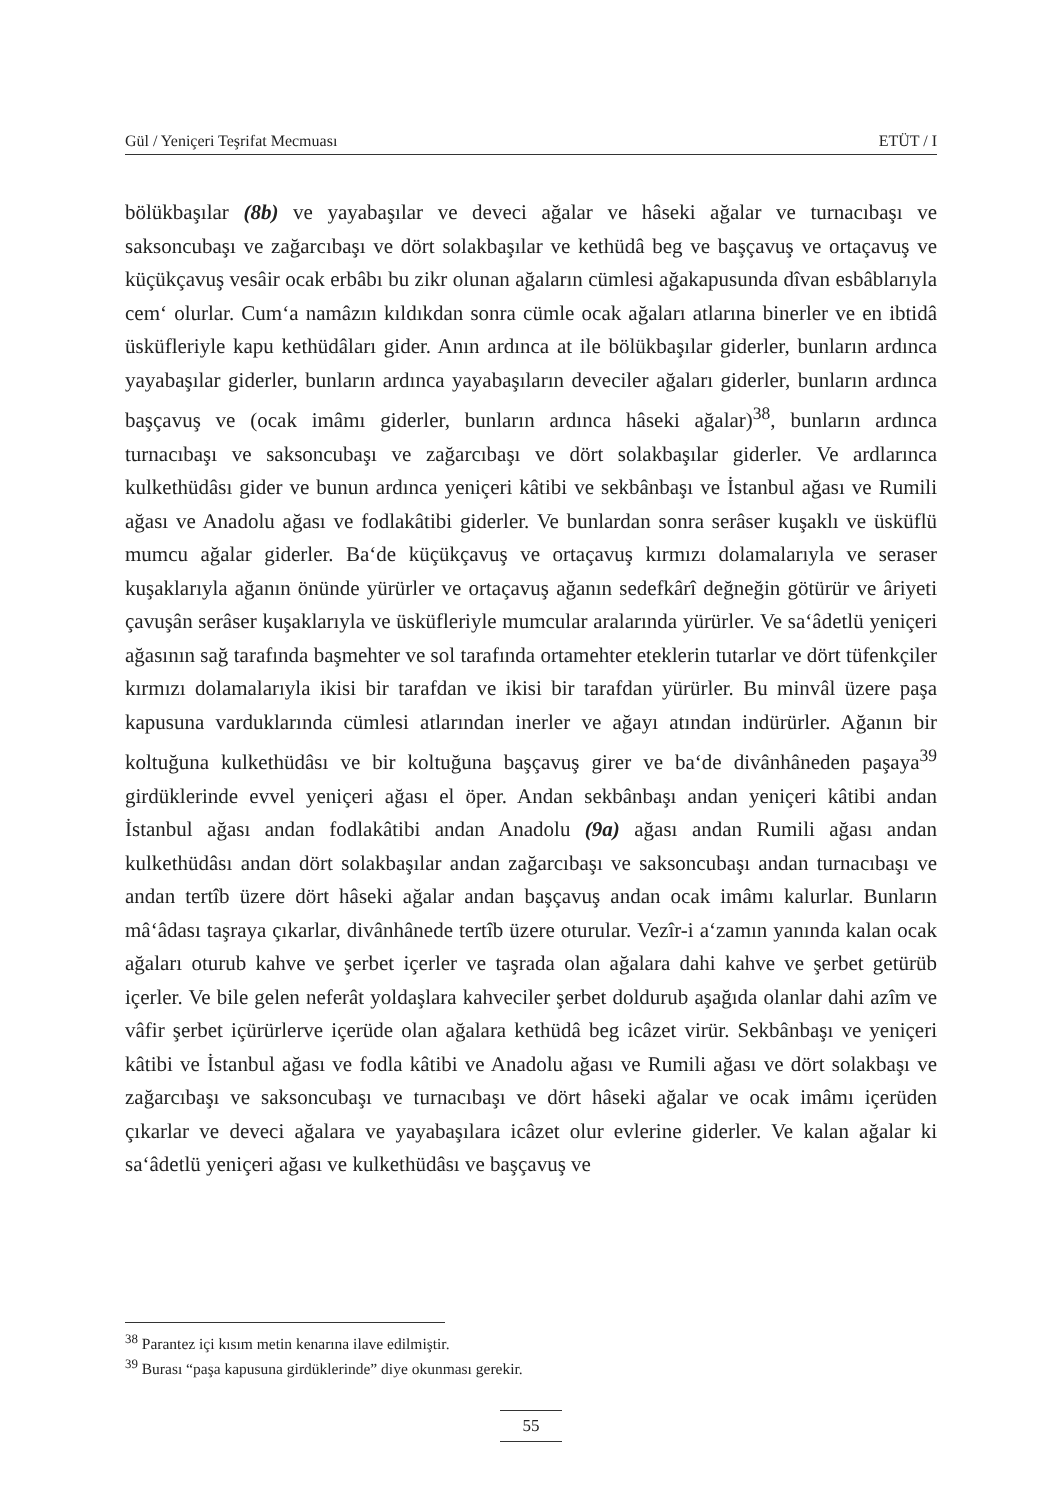Gül / Yeniçeri Teşrifat Mecmuası ETÜT / I
bölükbaşılar (8b) ve yayabaşılar ve deveci ağalar ve hâseki ağalar ve turnacıbaşı ve saksoncubaşı ve zağarcıbaşı ve dört solakbaşılar ve kethüdâ beg ve başçavuş ve ortaçavuş ve küçükçavuş vesâir ocak erbâbı bu zikr olunan ağaların cümlesi ağakapusunda dîvan esbâblarıyla cem‘ olurlar. Cum‘a namâzın kıldıkdan sonra cümle ocak ağaları atlarına binerler ve en ibtidâ üsküfleriyle kapu kethüdâları gider. Anın ardınca at ile bölükbaşılar giderler, bunların ardınca yayabaşılar giderler, bunların ardınca yayabaşıların deveciler ağaları giderler, bunların ardınca başçavuş ve (ocak imâmı giderler, bunların ardınca hâseki ağalar)<sup>38</sup>, bunların ardınca turnacıbaşı ve saksoncubaşı ve zağarcıbaşı ve dört solakbaşılar giderler. Ve ardlarınca kulkethüdâsı gider ve bunun ardınca yeniçeri kâtibi ve sekbânbaşı ve İstanbul ağası ve Rumili ağası ve Anadolu ağası ve fodlakâtibi giderler. Ve bunlardan sonra serâser kuşaklı ve üsküflü mumcu ağalar giderler. Ba‘de küçükçavuş ve ortaçavuş kırmızı dolamalarıyla ve seraser kuşaklarıyla ağanın önünde yürürler ve ortaçavuş ağanın sedefkârî değneğin götürür ve âriyeti çavuşân serâser kuşaklarıyla ve üsküfleriyle mumcular aralarında yürürler. Ve sa‘âdetlü yeniçeri ağasının sağ tarafında başmehter ve sol tarafında ortamehter eteklerin tutarlar ve dört tüfenkçiler kırmızı dolamalarıyla ikisi bir tarafdan ve ikisi bir tarafdan yürürler. Bu minvâl üzere paşa kapusuna varduklarında cümlesi atlarından inerler ve ağayı atından indürürler. Ağanın bir koltuğuna kulkethüdâsı ve bir koltuğuna başçavuş girer ve ba‘de divânhâneden paşaya<sup>39</sup> girdüklerinde evvel yeniçeri ağası el öper. Andan sekbânbaşı andan yeniçeri kâtibi andan İstanbul ağası andan fodlakâtibi andan Anadolu (9a) ağası andan Rumili ağası andan kulkethüdâsı andan dört solakbaşılar andan zağarcıbaşı ve saksoncubaşı andan turnacıbaşı ve andan tertîb üzere dört hâseki ağalar andan başçavuş andan ocak imâmı kalurlar. Bunların mâ‘âdası taşraya çıkarlar, divânhânede tertîb üzere oturular. Vezîr-i a‘zamın yanında kalan ocak ağaları oturub kahve ve şerbet içerler ve taşrada olan ağalara dahi kahve ve şerbet getürüb içerler. Ve bile gelen neferât yoldaşlara kahveciler şerbet doldurub aşağıda olanlar dahi azîm ve vâfir şerbet içürürlerve içerüde olan ağalara kethüdâ beg icâzet virür. Sekbânbaşı ve yeniçeri kâtibi ve İstanbul ağası ve fodla kâtibi ve Anadolu ağası ve Rumili ağası ve dört solakbaşı ve zağarcıbaşı ve saksoncubaşı ve turnacıbaşı ve dört hâseki ağalar ve ocak imâmı içerüden çıkarlar ve deveci ağalara ve yayabaşılara icâzet olur evlerine giderler. Ve kalan ağalar ki sa‘âdetlü yeniçeri ağası ve kulkethüdâsı ve başçavuş ve
<sup>38</sup> Parantez içi kısım metin kenarına ilave edilmiştir.
<sup>39</sup> Burası “paşa kapusuna girdüklerinde” diye okunması gerekir.
55